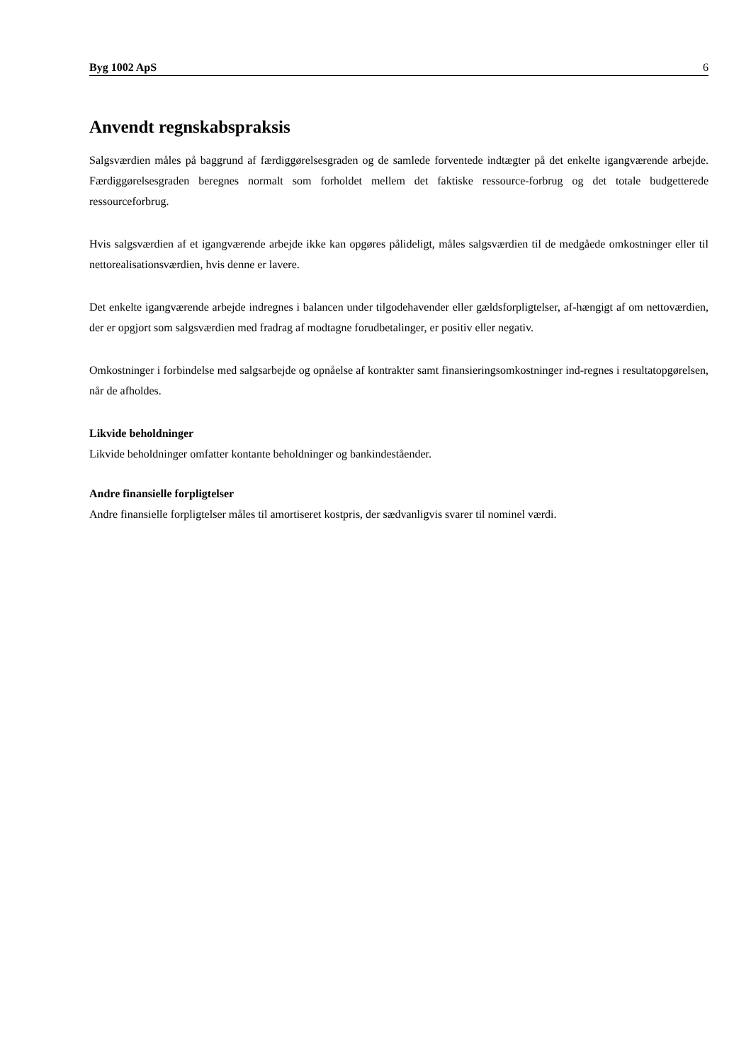Byg 1002 ApS 6
Anvendt regnskabspraksis
Salgsværdien måles på baggrund af færdiggørelsesgraden og de samlede forventede indtægter på det enkelte igangværende arbejde. Færdiggørelsesgraden beregnes normalt som forholdet mellem det faktiske ressource-forbrug og det totale budgetterede ressourceforbrug.
Hvis salgsværdien af et igangværende arbejde ikke kan opgøres pålideligt, måles salgsværdien til de medgåede omkostninger eller til nettorealisationsværdien, hvis denne er lavere.
Det enkelte igangværende arbejde indregnes i balancen under tilgodehavender eller gældsforpligtelser, af-hængigt af om nettoværdien, der er opgjort som salgsværdien med fradrag af modtagne forudbetalinger, er positiv eller negativ.
Omkostninger i forbindelse med salgsarbejde og opnåelse af kontrakter samt finansieringsomkostninger ind-regnes i resultatopgørelsen, når de afholdes.
Likvide beholdninger
Likvide beholdninger omfatter kontante beholdninger og bankindeståender.
Andre finansielle forpligtelser
Andre finansielle forpligtelser måles til amortiseret kostpris, der sædvanligvis svarer til nominel værdi.